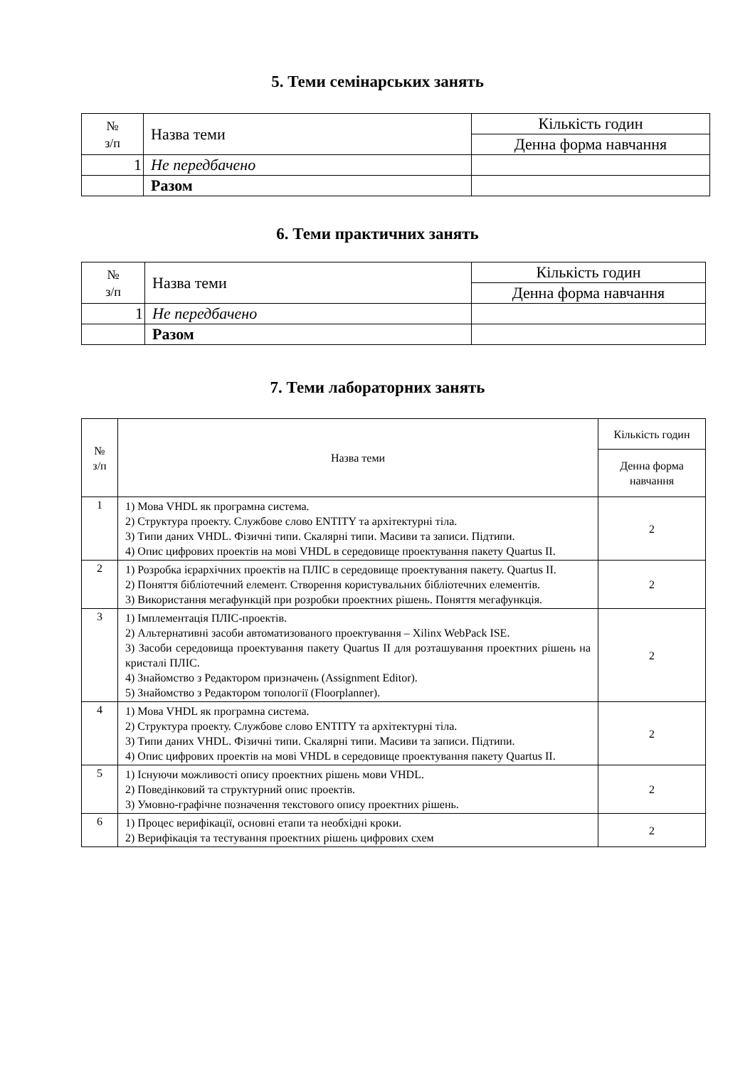5. Теми семінарських занять
| № з/п | Назва теми | Кількість годин |
| --- | --- | --- |
| | | Денна форма навчання |
| 1 | Не передбачено | |
| | Разом | |
6. Теми практичних занять
| № з/п | Назва теми | Кількість годин |
| --- | --- | --- |
| | | Денна форма навчання |
| 1 | Не передбачено | |
| | Разом | |
7. Теми лабораторних занять
| № з/п | Назва теми | Кількість годин |
| --- | --- | --- |
| | | Денна форма навчання |
| 1 | 1) Мова VHDL як програмна система. 2) Структура проекту. Службове слово ENTITY та архітектурні тіла. 3) Типи даних VHDL. Фізичні типи. Скалярні типи. Масиви та записи. Підтипи. 4) Опис цифрових проектів на мові VHDL в середовище проектування пакету Quartus II. | 2 |
| 2 | 1) Розробка ієрархічних проектів на ПЛІС в середовище проектування пакету. Quartus II. 2) Поняття бібліотечний елемент. Створення користувальних бібліотечних елементів. 3) Використання мегафункцій при розробки проектних рішень. Поняття мегафункція. | 2 |
| 3 | 1) Імплементація ПЛІС-проектів. 2) Альтернативні засоби автоматизованого проектування – Xilinx WebPack ISE. 3) Засоби середовища проектування пакету Quartus II для розташування проектних рішень на кристалі ПЛІС. 4) Знайомство з Редактором призначень (Assignment Editor). 5) Знайомство з Редактором топології (Floorplanner). | 2 |
| 4 | 1) Мова VHDL як програмна система. 2) Структура проекту. Службове слово ENTITY та архітектурні тіла. 3) Типи даних VHDL. Фізичні типи. Скалярні типи. Масиви та записи. Підтипи. 4) Опис цифрових проектів на мові VHDL в середовище проектування пакету Quartus II. | 2 |
| 5 | 1) Існуючи можливості опису проектних рішень мови VHDL. 2) Поведінковий та структурний опис проектів. 3) Умовно-графічне позначення текстового опису проектних рішень. | 2 |
| 6 | 1) Процес верифікації, основні етапи та необхідні кроки. 2) Верифікація та тестування проектних рішень цифрових схем | 2 |